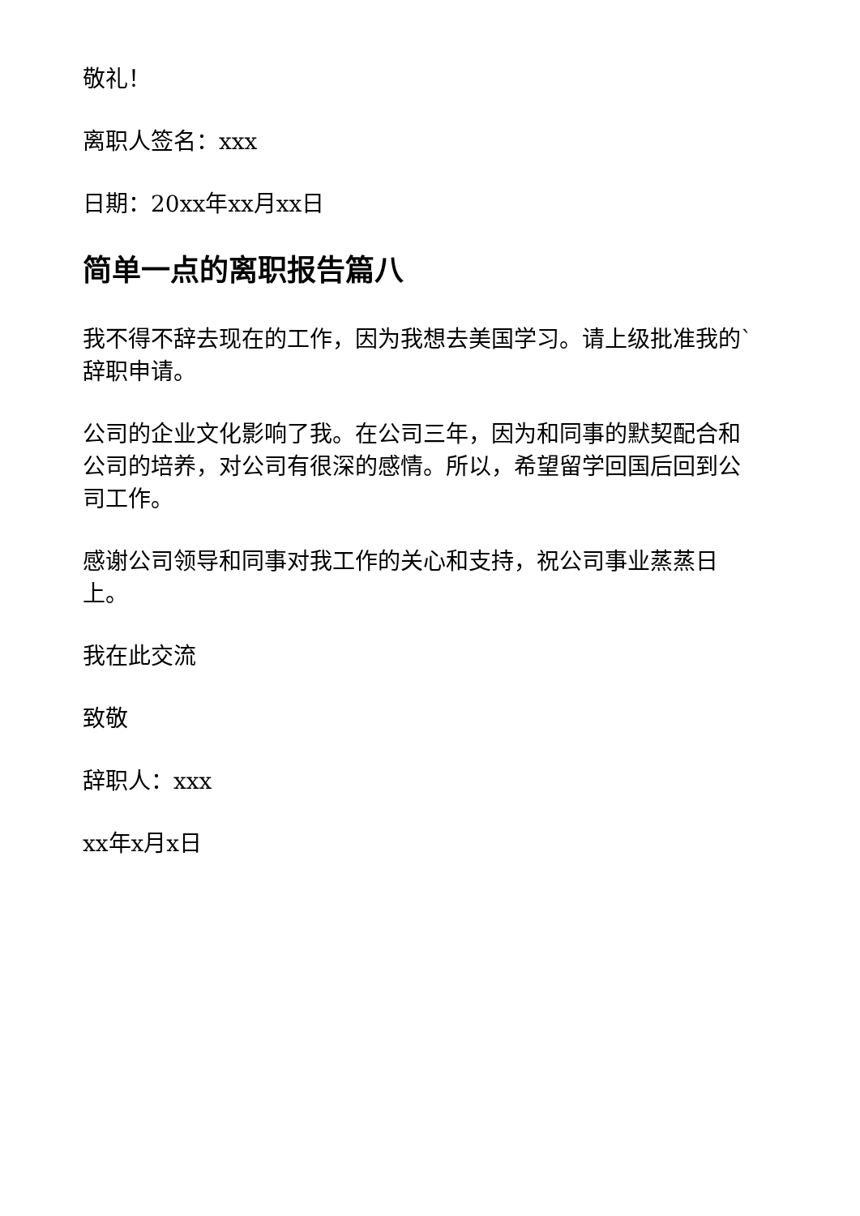敬礼！
离职人签名：xxx
日期：20xx年xx月xx日
简单一点的离职报告篇八
我不得不辞去现在的工作，因为我想去美国学习。请上级批准我的`辞职申请。
公司的企业文化影响了我。在公司三年，因为和同事的默契配合和公司的培养，对公司有很深的感情。所以，希望留学回国后回到公司工作。
感谢公司领导和同事对我工作的关心和支持，祝公司事业蒸蒸日上。
我在此交流
致敬
辞职人：xxx
xx年x月x日